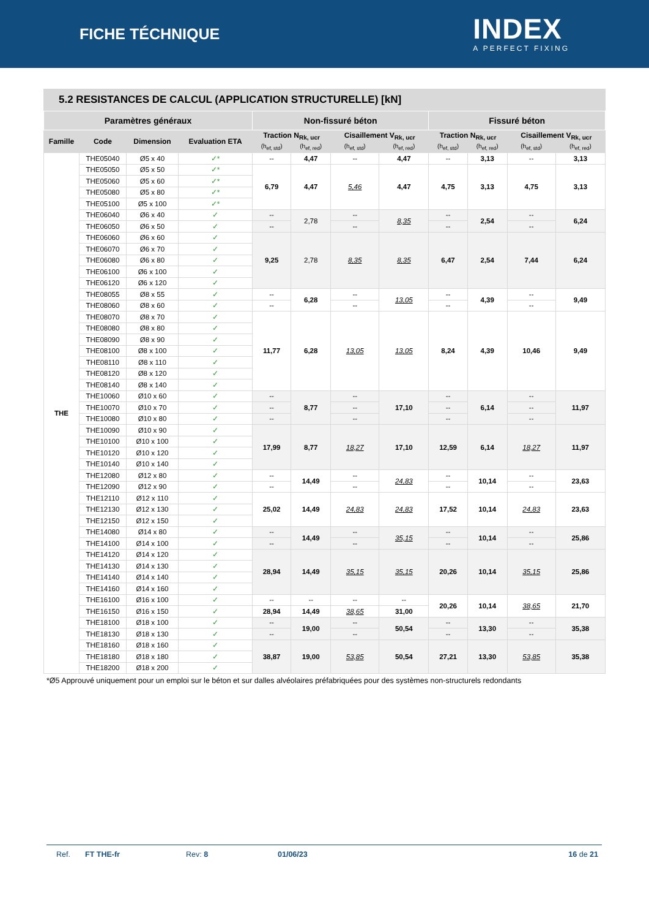FICHE TÉCHNIQUE
INDEX
A PERFECT FIXING
5.2 RESISTANCES DE CALCUL (APPLICATION STRUCTURELLE) [kN]
| Paramètres généraux | | | | Non-fissuré béton | | | | Fissuré béton | | | |
| --- | --- | --- | --- | --- | --- | --- | --- | --- | --- | --- | --- |
| Famille | Code | Dimension | Evaluation ETA | Traction N<sub>Rk, ucr</sub> | | Cisaillement V<sub>Rk, ucr</sub> | | Traction N<sub>Rk, ucr</sub> | | Cisaillement V<sub>Rk, ucr</sub> | |
| | | | | (h<sub>ef, std</sub>) | (h<sub>ef, red</sub>) | (h<sub>ef, std</sub>) | (h<sub>ef, red</sub>) | (h<sub>ef, std</sub>) | (h<sub>ef, red</sub>) | (h<sub>ef, std</sub>) | (h<sub>ef, red</sub>) |
| THE | THE05040 | Ø5 x 40 | ✓* | -- | 4,47 | -- | 4,47 | -- | 3,13 | -- | 3,13 |
| | THE05050 | Ø5 x 50 | ✓* | 6,79 | 4,47 | 5,46 | 4,47 | 4,75 | 3,13 | 4,75 | 3,13 |
| | THE05060 | Ø5 x 60 | ✓* | | | | | | | | |
| | THE05080 | Ø5 x 80 | ✓* | | | | | | | | |
| | THE05100 | Ø5 x 100 | ✓* | | | | | | | | |
| | THE06040 | Ø6 x 40 | ✓ | -- | 2,78 | -- | 8,35 | -- | 2,54 | -- | 6,24 |
| | THE06050 | Ø6 x 50 | ✓ | -- | | -- | | -- | | -- | |
| | THE06060 | Ø6 x 60 | ✓ | 9,25 | 2,78 | 8,35 | 8,35 | 6,47 | 2,54 | 7,44 | 6,24 |
| | THE06070 | Ø6 x 70 | ✓ | | | | | | | | |
| | THE06080 | Ø6 x 80 | ✓ | | | | | | | | |
| | THE06100 | Ø6 x 100 | ✓ | | | | | | | | |
| | THE06120 | Ø6 x 120 | ✓ | | | | | | | | |
| | THE08055 | Ø8 x 55 | ✓ | -- | 6,28 | -- | 13,05 | -- | 4,39 | -- | 9,49 |
| | THE08060 | Ø8 x 60 | ✓ | -- | | -- | | -- | | -- | |
| | THE08070 | Ø8 x 70 | ✓ | 11,77 | 6,28 | 13,05 | 13,05 | 8,24 | 4,39 | 10,46 | 9,49 |
| | THE08080 | Ø8 x 80 | ✓ | | | | | | | | |
| | THE08090 | Ø8 x 90 | ✓ | | | | | | | | |
| | THE08100 | Ø8 x 100 | ✓ | | | | | | | | |
| | THE08110 | Ø8 x 110 | ✓ | | | | | | | | |
| | THE08120 | Ø8 x 120 | ✓ | | | | | | | | |
| | THE08140 | Ø8 x 140 | ✓ | | | | | | | | |
| | THE10060 | Ø10 x 60 | ✓ | -- | 8,77 | -- | 17,10 | -- | 6,14 | -- | 11,97 |
| | THE10070 | Ø10 x 70 | ✓ | -- | | -- | | -- | | -- | |
| | THE10080 | Ø10 x 80 | ✓ | -- | | -- | | -- | | -- | |
| | THE10090 | Ø10 x 90 | ✓ | 17,99 | 8,77 | 18,27 | 17,10 | 12,59 | 6,14 | 18,27 | 11,97 |
| | THE10100 | Ø10 x 100 | ✓ | | | | | | | | |
| | THE10120 | Ø10 x 120 | ✓ | | | | | | | | |
| | THE10140 | Ø10 x 140 | ✓ | | | | | | | | |
| | THE12080 | Ø12 x 80 | ✓ | -- | 14,49 | -- | 24,83 | -- | 10,14 | -- | 23,63 |
| | THE12090 | Ø12 x 90 | ✓ | -- | | -- | | -- | | -- | |
| | THE12110 | Ø12 x 110 | ✓ | 25,02 | 14,49 | 24,83 | 24,83 | 17,52 | 10,14 | 24,83 | 23,63 |
| | THE12130 | Ø12 x 130 | ✓ | | | | | | | | |
| | THE12150 | Ø12 x 150 | ✓ | | | | | | | | |
| | THE14080 | Ø14 x 80 | ✓ | -- | 14,49 | -- | 35,15 | -- | 10,14 | -- | 25,86 |
| | THE14100 | Ø14 x 100 | ✓ | -- | | -- | | -- | | -- | |
| | THE14120 | Ø14 x 120 | ✓ | 28,94 | 14,49 | 35,15 | 35,15 | 20,26 | 10,14 | 35,15 | 25,86 |
| | THE14130 | Ø14 x 130 | ✓ | | | | | | | | |
| | THE14140 | Ø14 x 140 | ✓ | | | | | | | | |
| | THE14160 | Ø14 x 160 | ✓ | | | | | | | | |
| | THE16100 | Ø16 x 100 | ✓ | -- | -- | -- | -- | 20,26 | 10,14 | 38,65 | 21,70 |
| | THE16150 | Ø16 x 150 | ✓ | 28,94 | 14,49 | 38,65 | 31,00 | | | | |
| | THE18100 | Ø18 x 100 | ✓ | -- | 19,00 | -- | 50,54 | -- | 13,30 | -- | 35,38 |
| | THE18130 | Ø18 x 130 | ✓ | -- | | -- | | -- | | -- | |
| | THE18160 | Ø18 x 160 | ✓ | 38,87 | 19,00 | 53,85 | 50,54 | 27,21 | 13,30 | 53,85 | 35,38 |
| | THE18180 | Ø18 x 180 | ✓ | | | | | | | | |
| | THE18200 | Ø18 x 200 | ✓ | | | | | | | | |
*Ø5 Approuvé uniquement pour un emploi sur le béton et sur dalles alvéolaires préfabriquées pour des systèmes non-structurels redondants
Ref. FT THE-fr Rev: 8 01/06/23 16 de 21